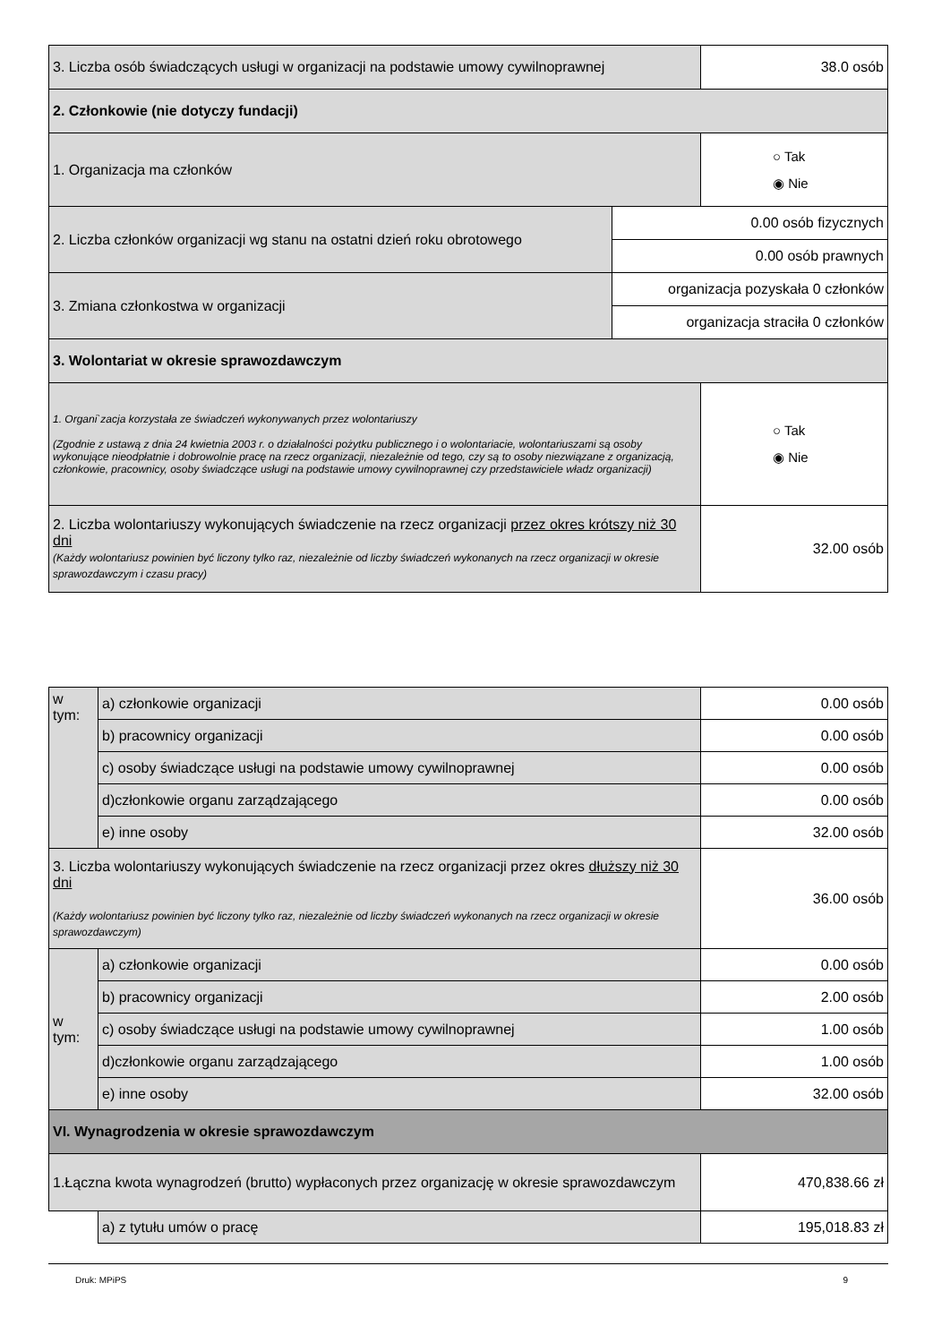| 3. Liczba osób świadczących usługi w organizacji na podstawie umowy cywilnoprawnej | | 38.0 osób |
| 2. Członkowie (nie dotyczy fundacji) | | |
| 1. Organizacja ma członków | | ○ Tak ◉ Nie |
| 2. Liczba członków organizacji wg stanu na ostatni dzień roku obrotowego | 0.00 osób fizycznych | |
| | 0.00 osób prawnych | |
| 3. Zmiana członkostwa w organizacji | organizacja pozyskała 0 członków | |
| | organizacja straciła 0 członków | |
| 3. Wolontariat w okresie sprawozdawczym | | |
| 1. Organi`zacja korzystała ze świadczeń wykonywanych przez wolontariuszy (Zgodnie z ustawą z dnia 24 kwietnia 2003 r. o działalności pożytku publicznego i o wolontariacie, wolontariuszami są osoby wykonujące nieodpłatnie i dobrowolnie pracę na rzecz organizacji, niezależnie od tego, czy są to osoby niezwiązane z organizacją, członkowie, pracownicy, osoby świadczące usługi na podstawie umowy cywilnoprawnej czy przedstawiciele władz organizacji) | | ○ Tak ◉ Nie |
| 2. Liczba wolontariuszy wykonujących świadczenie na rzecz organizacji przez okres krótszy niż 30 dni (Każdy wolontariusz powinien być liczony tylko raz, niezależnie od liczby świadczeń wykonanych na rzecz organizacji w okresie sprawozdawczym i czasu pracy) | | 32.00 osób |
| w tym: | a) członkowie organizacji | 0.00 osób |
| | b) pracownicy organizacji | 0.00 osób |
| | c) osoby świadczące usługi na podstawie umowy cywilnoprawnej | 0.00 osób |
| | d)członkowie organu zarządzającego | 0.00 osób |
| | e) inne osoby | 32.00 osób |
| 3. Liczba wolontariuszy wykonujących świadczenie na rzecz organizacji przez okres dłuższy niż 30 dni (Każdy wolontariusz powinien być liczony tylko raz, niezależnie od liczby świadczeń wykonanych na rzecz organizacji w okresie sprawozdawczym) | | 36.00 osób |
| w tym: | a) członkowie organizacji | 0.00 osób |
| | b) pracownicy organizacji | 2.00 osób |
| | c) osoby świadczące usługi na podstawie umowy cywilnoprawnej | 1.00 osób |
| | d)członkowie organu zarządzającego | 1.00 osób |
| | e) inne osoby | 32.00 osób |
| VI. Wynagrodzenia w okresie sprawozdawczym | | |
| 1.Łączna kwota wynagrodzeń (brutto) wypłaconych przez organizację w okresie sprawozdawczym | | 470,838.66 zł |
| | a) z tytułu umów o pracę | 195,018.83 zł |
Druk: MPiPS 9